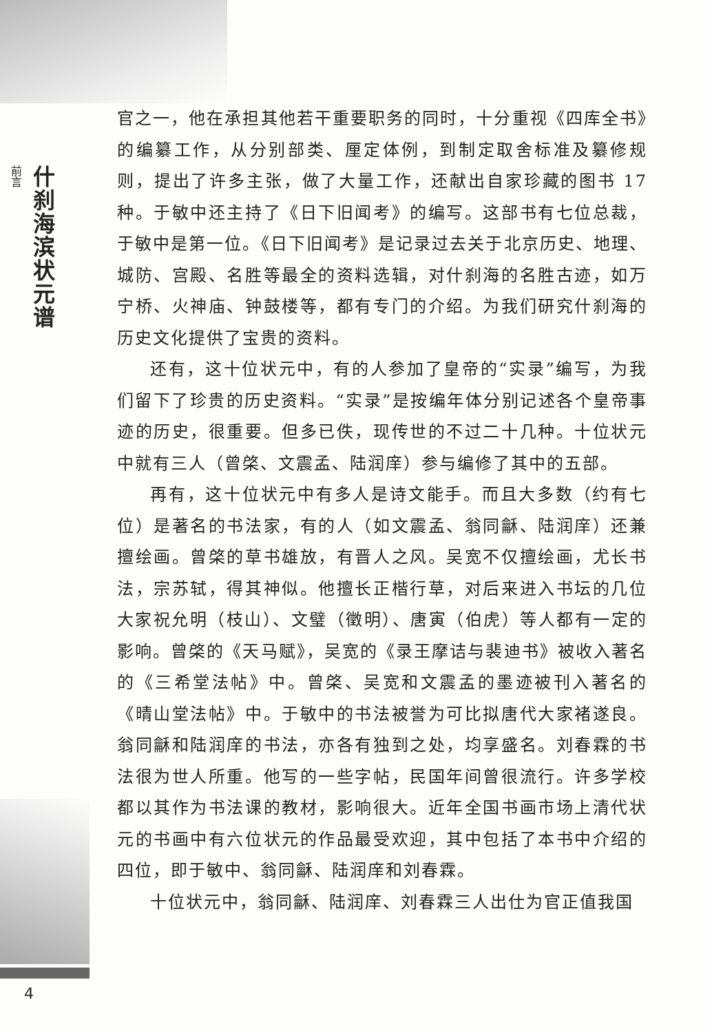前言
什刹海滨状元谱
官之一，他在承担其他若干重要职务的同时，十分重视《四库全书》的编纂工作，从分别部类、厘定体例，到制定取舍标准及纂修规则，提出了许多主张，做了大量工作，还献出自家珍藏的图书 17 种。于敏中还主持了《日下旧闻考》的编写。这部书有七位总裁，于敏中是第一位。《日下旧闻考》是记录过去关于北京历史、地理、城防、宫殿、名胜等最全的资料选辑，对什刹海的名胜古迹，如万宁桥、火神庙、钟鼓楼等，都有专门的介绍。为我们研究什刹海的历史文化提供了宝贵的资料。
还有，这十位状元中，有的人参加了皇帝的“实录”编写，为我们留下了珍贵的历史资料。“实录”是按编年体分别记述各个皇帝事迹的历史，很重要。但多已佚，现传世的不过二十几种。十位状元中就有三人（曾棨、文震孟、陆润庠）参与编修了其中的五部。
再有，这十位状元中有多人是诗文能手。而且大多数（约有七位）是著名的书法家，有的人（如文震孟、翁同龢、陆润庠）还兼擅绘画。曾棨的草书雄放，有晋人之风。吴宽不仅擅绘画，尤长书法，宗苏轼，得其神似。他擅长正楷行草，对后来进入书坛的几位大家祝允明（枝山）、文璧（徵明）、唐寅（伯虎）等人都有一定的影响。曾棨的《天马赋》，吴宽的《录王摩诘与裴迪书》被收入著名的《三希堂法帖》中。曾棨、吴宽和文震孟的墨迹被刊入著名的《晴山堂法帖》中。于敏中的书法被誉为可比拟唐代大家褚遂良。翁同龢和陆润庠的书法，亦各有独到之处，均享盛名。刘春霖的书法很为世人所重。他写的一些字帖，民国年间曾很流行。许多学校都以其作为书法课的教材，影响很大。近年全国书画市场上清代状元的书画中有六位状元的作品最受欢迎，其中包括了本书中介绍的四位，即于敏中、翁同龢、陆润庠和刘春霖。
十位状元中，翁同龢、陆润庠、刘春霖三人出仕为官正值我国
4